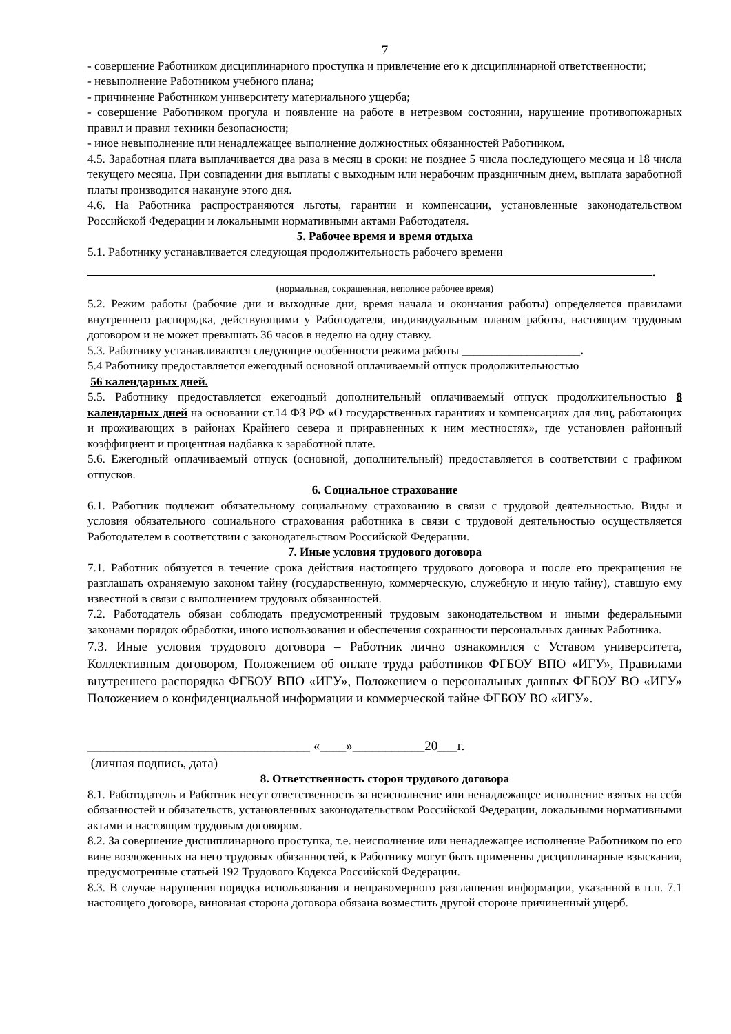7
- совершение Работником дисциплинарного проступка и привлечение его к дисциплинарной ответственности;
- невыполнение Работником учебного плана;
- причинение Работником университету материального ущерба;
- совершение Работником прогула и появление на работе в нетрезвом состоянии, нарушение противопожарных правил и правил техники безопасности;
- иное невыполнение или ненадлежащее выполнение должностных обязанностей Работником.
4.5. Заработная плата выплачивается два раза в месяц в сроки: не позднее 5 числа последующего месяца и 18 числа текущего месяца. При совпадении дня выплаты с выходным или нерабочим праздничным днем, выплата заработной платы производится накануне этого дня.
4.6. На Работника распространяются льготы, гарантии и компенсации, установленные законодательством Российской Федерации и локальными нормативными актами Работодателя.
5. Рабочее время и время отдыха
5.1. Работнику устанавливается следующая продолжительность рабочего времени
.
(нормальная, сокращенная, неполное рабочее время)
5.2. Режим работы (рабочие дни и выходные дни, время начала и окончания работы) определяется правилами внутреннего распорядка, действующими у Работодателя, индивидуальным планом работы, настоящим трудовым договором и не может превышать 36 часов в неделю на одну ставку.
5.3. Работнику устанавливаются следующие особенности режима работы ____________________.
5.4 Работнику предоставляется ежегодный основной оплачиваемый отпуск продолжительностью
56 календарных дней.
5.5. Работнику предоставляется ежегодный дополнительный оплачиваемый отпуск продолжительностью 8 календарных дней на основании ст.14 ФЗ РФ «О государственных гарантиях и компенсациях для лиц, работающих и проживающих в районах Крайнего севера и приравненных к ним местностях», где установлен районный коэффициент и процентная надбавка к заработной плате.
5.6. Ежегодный оплачиваемый отпуск (основной, дополнительный) предоставляется в соответствии с графиком отпусков.
6. Социальное страхование
6.1. Работник подлежит обязательному социальному страхованию в связи с трудовой деятельностью. Виды и условия обязательного социального страхования работника в связи с трудовой деятельностью осуществляется Работодателем в соответствии с законодательством Российской Федерации.
7. Иные условия трудового договора
7.1. Работник обязуется в течение срока действия настоящего трудового договора и после его прекращения не разглашать охраняемую законом тайну (государственную, коммерческую, служебную и иную тайну), ставшую ему известной в связи с выполнением трудовых обязанностей.
7.2. Работодатель обязан соблюдать предусмотренный трудовым законодательством и иными федеральными законами порядок обработки, иного использования и обеспечения сохранности персональных данных Работника.
7.3. Иные условия трудового договора – Работник лично ознакомился с Уставом университета, Коллективным договором, Положением об оплате труда работников ФГБОУ ВПО «ИГУ», Правилами внутреннего распорядка ФГБОУ ВПО «ИГУ», Положением о персональных данных ФГБОУ ВО «ИГУ» Положением о конфиденциальной информации и коммерческой тайне ФГБОУ ВО «ИГУ».
__________________________________ «____»___________20___г.
(личная подпись, дата)
8. Ответственность сторон трудового договора
8.1. Работодатель и Работник несут ответственность за неисполнение или ненадлежащее исполнение взятых на себя обязанностей и обязательств, установленных законодательством Российской Федерации, локальными нормативными актами и настоящим трудовым договором.
8.2. За совершение дисциплинарного проступка, т.е. неисполнение или ненадлежащее исполнение Работником по его вине возложенных на него трудовых обязанностей, к Работнику могут быть применены дисциплинарные взыскания, предусмотренные статьей 192 Трудового Кодекса Российской Федерации.
8.3. В случае нарушения порядка использования и неправомерного разглашения информации, указанной в п.п. 7.1 настоящего договора, виновная сторона договора обязана возместить другой стороне причиненный ущерб.